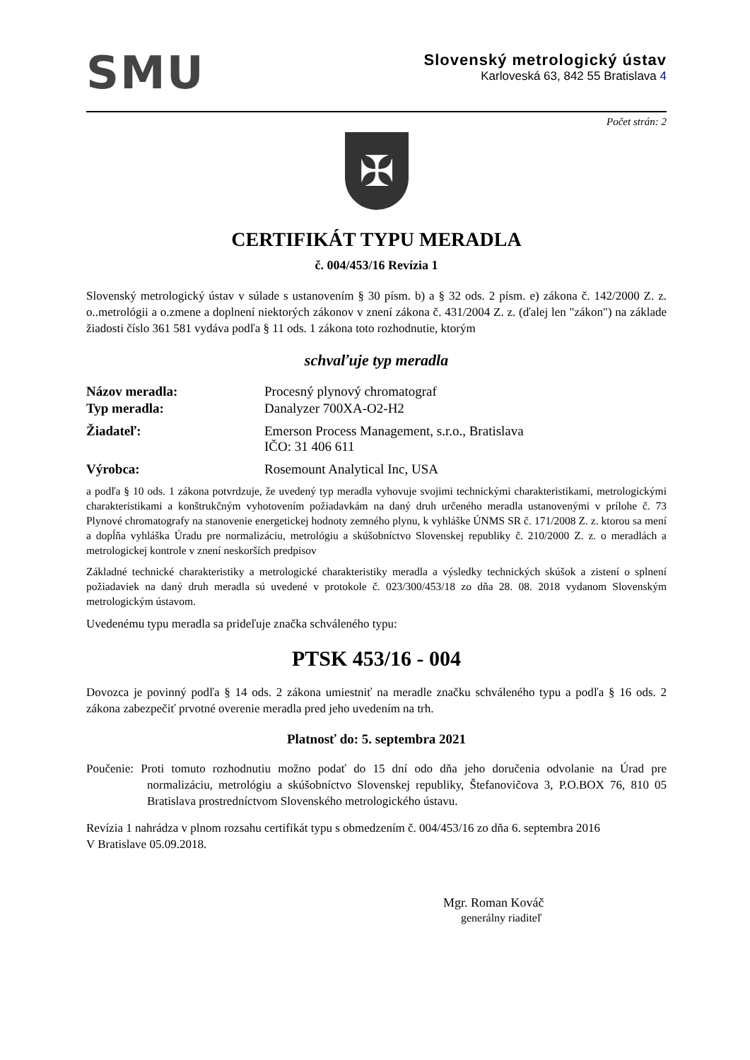SMU
Slovenský metrologický ústav
Karloveská 63, 842 55 Bratislava 4
Počet strán: 2
✠
CERTIFIKÁT TYPU MERADLA
č. 004/453/16 Revízia 1
Slovenský metrologický ústav v súlade s ustanovením § 30 písm. b) a § 32 ods. 2 písm. e) zákona č. 142/2000 Z. z. o..metrológii a o.zmene a doplnení niektorých zákonov v znení zákona č. 431/2004 Z. z. (ďalej len "zákon") na základe žiadosti číslo 361 581 vydáva podľa § 11 ods. 1 zákona toto rozhodnutie, ktorým
schvaľuje typ meradla
Názov meradla: Procesný plynový chromatograf
Typ meradla: Danalyzer 700XA-O2-H2
Žiadateľ: Emerson Process Management, s.r.o., Bratislava
IČO: 31 406 611
Výrobca: Rosemount Analytical Inc, USA
a podľa § 10 ods. 1 zákona potvrdzuje, že uvedený typ meradla vyhovuje svojimi technickými charakteristikami, metrologickými charakteristikami a konštrukčným vyhotovením požiadavkám na daný druh určeného meradla ustanovenými v prílohe č. 73 Plynové chromatografy na stanovenie energetickej hodnoty zemného plynu, k vyhláške ÚNMS SR č. 171/2008 Z. z. ktorou sa mení a dopĺňa vyhláška Úradu pre normalizáciu, metrológiu a skúšobníctvo Slovenskej republiky č. 210/2000 Z. z. o meradlách a metrologickej kontrole v znení neskorších predpisov
Základné technické charakteristiky a metrologické charakteristiky meradla a výsledky technických skúšok a zistení o splnení požiadaviek na daný druh meradla sú uvedené v protokole č. 023/300/453/18 zo dňa 28. 08. 2018 vydanom Slovenským metrologickým ústavom.
Uvedenému typu meradla sa prideľuje značka schváleného typu:
PTSK 453/16 - 004
Dovozca je povinný podľa § 14 ods. 2 zákona umiestniť na meradle značku schváleného typu a podľa § 16 ods. 2 zákona zabezpečiť prvotné overenie meradla pred jeho uvedením na trh.
Platnosť do: 5. septembra 2021
Poučenie: Proti tomuto rozhodnutiu možno podať do 15 dní odo dňa jeho doručenia odvolanie na Úrad pre normalizáciu, metrológiu a skúšobníctvo Slovenskej republiky, Štefanovičova 3, P.O.BOX 76, 810 05 Bratislava prostredníctvom Slovenského metrologického ústavu.
Revízia 1 nahrádza v plnom rozsahu certifikát typu s obmedzením č. 004/453/16 zo dňa 6. septembra 2016
V Bratislave 05.09.2018.
Mgr. Roman Kováč
generálny riaditeľ